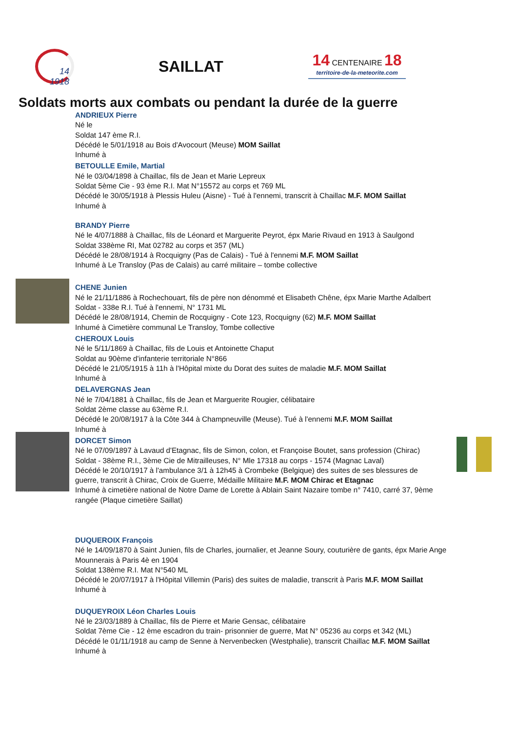14
1918
SAILLAT
14 CENTENAIRE 18
territoire-de-la-meteorite.com
Soldats morts aux combats ou pendant la durée de la guerre
ANDRIEUX Pierre
Né le
Soldat 147 ème R.I.
Décédé le 5/01/1918 au Bois d'Avocourt (Meuse) MOM Saillat
Inhumé à
BETOULLE Emile, Martial
Né le 03/04/1898 à Chaillac, fils de Jean et Marie Lepreux
Soldat 5ème Cie - 93 ème R.I. Mat N°15572 au corps et 769 ML
Décédé le 30/05/1918 à Plessis Huleu (Aisne) - Tué à l'ennemi, transcrit à Chaillac M.F. MOM Saillat
Inhumé à
BRANDY Pierre
Né le 4/07/1888 à Chaillac, fils de Léonard et Marguerite Peyrot, épx Marie Rivaud en 1913 à Saulgond
Soldat 338ème RI, Mat 02782 au corps et 357 (ML)
Décédé le 28/08/1914 à Rocquigny (Pas de Calais) - Tué à l'ennemi M.F. MOM Saillat
Inhumé à Le Transloy (Pas de Calais) au carré militaire – tombe collective
CHENE Junien
Né le 21/11/1886 à Rochechouart, fils de père non dénommé et Elisabeth Chêne, épx Marie Marthe Adalbert
Soldat - 338e R.I. Tué à l'ennemi, N° 1731 ML
Décédé le 28/08/1914, Chemin de Rocquigny - Cote 123, Rocquigny (62) M.F. MOM Saillat
Inhumé à Cimetière communal Le Transloy, Tombe collective
CHEROUX Louis
Né le 5/11/1869 à Chaillac, fils de Louis et Antoinette Chaput
Soldat au 90ème d'infanterie territoriale N°866
Décédé le 21/05/1915 à 11h à l'Hôpital mixte du Dorat des suites de maladie M.F. MOM Saillat
Inhumé à
DELAVERGNAS Jean
Né le 7/04/1881 à Chaillac, fils de Jean et Marguerite Rougier, célibataire
Soldat 2ème classe au 63ème R.I.
Décédé le 20/08/1917 à la Côte 344 à Champneuville (Meuse). Tué à l'ennemi M.F. MOM Saillat
Inhumé à
DORCET Simon
Né le 07/09/1897 à Lavaud d'Etagnac, fils de Simon, colon, et Françoise Boutet, sans profession (Chirac)
Soldat - 38ème R.I., 3ème Cie de Mitrailleuses, N° Mle 17318 au corps - 1574 (Magnac Laval)
Décédé le 20/10/1917 à l'ambulance 3/1 à 12h45 à Crombeke (Belgique) des suites de ses blessures de guerre, transcrit à Chirac, Croix de Guerre, Médaille Militaire M.F. MOM Chirac et Etagnac
Inhumé à cimetière national de Notre Dame de Lorette à Ablain Saint Nazaire tombe n° 7410, carré 37, 9ème rangée (Plaque cimetière Saillat)
DUQUEROIX François
Né le 14/09/1870 à Saint Junien, fils de Charles, journalier, et Jeanne Soury, couturière de gants, épx Marie Ange Mounnerais à Paris 4è en 1904
Soldat 138ème R.I. Mat N°540 ML
Décédé le 20/07/1917 à l'Hôpital Villemin (Paris) des suites de maladie, transcrit à Paris M.F. MOM Saillat
Inhumé à
DUQUEYROIX Léon Charles Louis
Né le 23/03/1889 à Chaillac, fils de Pierre et Marie Gensac, célibataire
Soldat 7ème Cie - 12 ème escadron du train- prisonnier de guerre, Mat N° 05236 au corps et 342 (ML)
Décédé le 01/11/1918 au camp de Senne à Nervenbecken (Westphalie), transcrit Chaillac M.F. MOM Saillat
Inhumé à